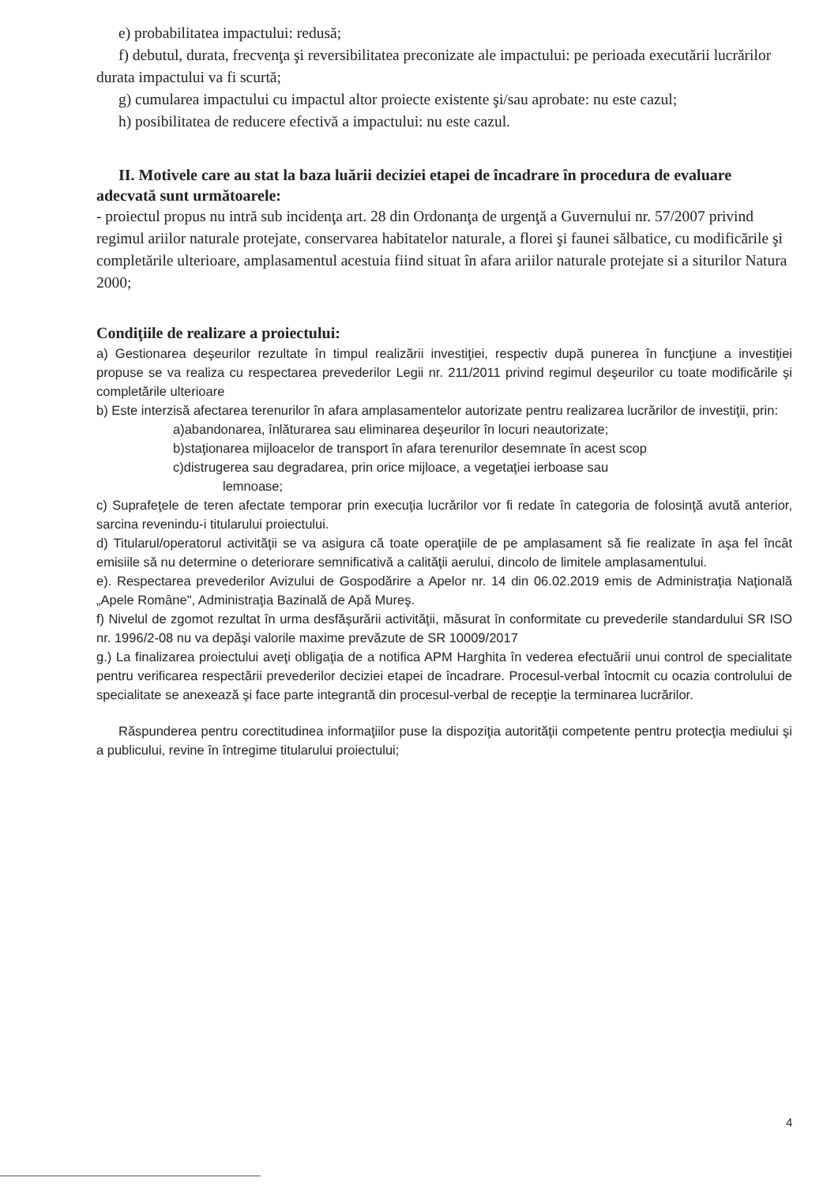e) probabilitatea impactului: redusă;
f) debutul, durata, frecvenţa şi reversibilitatea preconizate ale impactului: pe perioada executării lucrărilor durata impactului va fi scurtă;
g) cumularea impactului cu impactul altor proiecte existente şi/sau aprobate: nu este cazul;
h) posibilitatea de reducere efectivă a impactului: nu este cazul.
II. Motivele care au stat la baza luării deciziei etapei de încadrare în procedura de evaluare adecvată sunt următoarele:
- proiectul propus nu intră sub incidenţa art. 28 din Ordonanţa de urgenţă a Guvernului nr. 57/2007 privind regimul ariilor naturale protejate, conservarea habitatelor naturale, a florei şi faunei sălbatice, cu modificările şi completările ulterioare, amplasamentul acestuia fiind situat în afara ariilor naturale protejate si a siturilor Natura 2000;
Condiţiile de realizare a proiectului:
a) Gestionarea deşeurilor rezultate în timpul realizării investiţiei, respectiv după punerea în funcţiune a investiţiei propuse se va realiza cu respectarea prevederilor Legii nr. 211/2011 privind regimul deşeurilor cu toate modificările şi completările ulterioare
b) Este interzisă afectarea terenurilor în afara amplasamentelor autorizate pentru realizarea lucrărilor de investiţii, prin:
a)abandonarea, înlăturarea sau eliminarea deşeurilor în locuri neautorizate;
b)staţionarea mijloacelor de transport în afara terenurilor desemnate în acest scop
c)distrugerea sau degradarea, prin orice mijloace, a vegetaţiei ierboase sau
lemnoase;
c) Suprafeţele de teren afectate temporar prin execuţia lucrărilor vor fi redate în categoria de folosinţă avută anterior, sarcina revenindu-i titularului proiectului.
d) Titularul/operatorul activităţii se va asigura că toate operaţiile de pe amplasament să fie realizate în aşa fel încât emisiile să nu determine o deteriorare semnificativă a calităţii aerului, dincolo de limitele amplasamentului.
e). Respectarea prevederilor Avizului de Gospodărire a Apelor nr. 14 din 06.02.2019 emis de Administraţia Naţională „Apele Române", Administraţia Bazinală de Apă Mureş.
f) Nivelul de zgomot rezultat în urma desfăşurării activităţii, măsurat în conformitate cu prevederile standardului SR ISO nr. 1996/2-08 nu va depăşi valorile maxime prevăzute de SR 10009/2017
g.) La finalizarea proiectului aveţi obligaţia de a notifica APM Harghita în vederea efectuării unui control de specialitate pentru verificarea respectării prevederilor deciziei etapei de încadrare. Procesul-verbal întocmit cu ocazia controlului de specialitate se anexează şi face parte integrantă din procesul-verbal de recepţie la terminarea lucrărilor.
Răspunderea pentru corectitudinea informaţiilor puse la dispoziţia autorităţii competente pentru protecţia mediului şi a publicului, revine în întregime titularului proiectului;
4